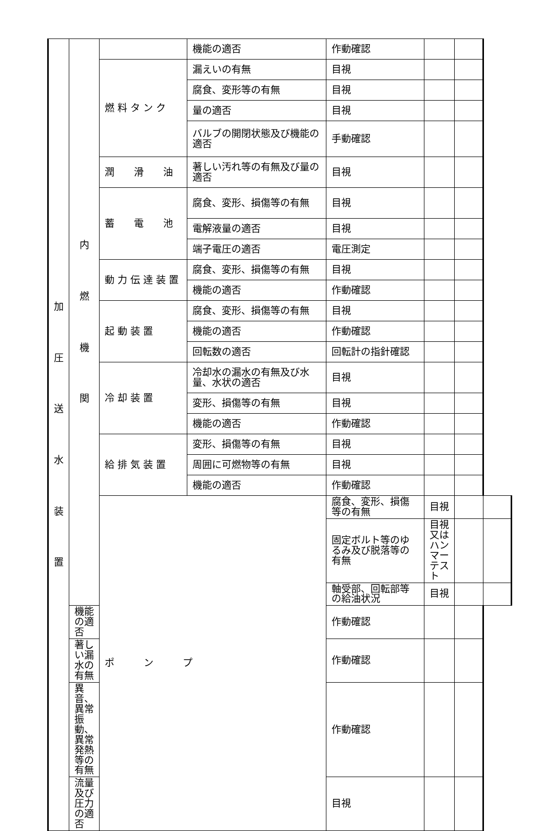| 加 圧 送 水 装 置 | 内 燃 機 関 | | 機能の適否 | 作動確認 | | | |
| | | 燃 料 タ ン ク | 漏えいの有無 | 目視 | | | |
| | | | 腐食、変形等の有無 | 目視 | | | |
| | | | 量の適否 | 目視 | | | |
| | | | バルブの開閉状態及び機能の適否 | 手動確認 | | | |
| | | 潤 滑 油 | 著しい汚れ等の有無及び量の適否 | 目視 | | | |
| | | 蓄 電 池 | 腐食、変形、損傷等の有無 | 目視 | | | |
| | | | 電解液量の適否 | 目視 | | | |
| | | | 端子電圧の適否 | 電圧測定 | | | |
| | | 動 力 伝 達 装 置 | 腐食、変形、損傷等の有無 | 目視 | | | |
| | | | 機能の適否 | 作動確認 | | | |
| | | 起 動 装 置 | 腐食、変形、損傷等の有無 | 目視 | | | |
| | | | 機能の適否 | 作動確認 | | | |
| | | | 回転数の適否 | 回転計の指針確認 | | | |
| | | 冷 却 装 置 | 冷却水の漏水の有無及び水量、水状の適否 | 目視 | | | |
| | | | 変形、損傷等の有無 | 目視 | | | |
| | | | 機能の適否 | 作動確認 | | | |
| | | 給 排 気 装 置 | 変形、損傷等の有無 | 目視 | | | |
| | | | 周囲に可燃物等の有無 | 目視 | | | |
| | | | 機能の適否 | 作動確認 | | | |
| | | ポ ン プ | | 腐食、変形、損傷等の有無 | 目視 | | |
| | | | | 固定ボルト等のゆるみ及び脱落等の有無 | 目視又はハンマーテスト | | |
| | | | | 軸受部、回転部等の給油状況 | 目視 | | |
| | 機能の適否 | | | 作動確認 | | | |
| | 著しい漏水の有無 | | | 作動確認 | | | |
| | 異音、異常振動、異常発熱等の有無 | | | 作動確認 | | | |
| | 流量及び圧力の適否 | | | 目視 | | | |